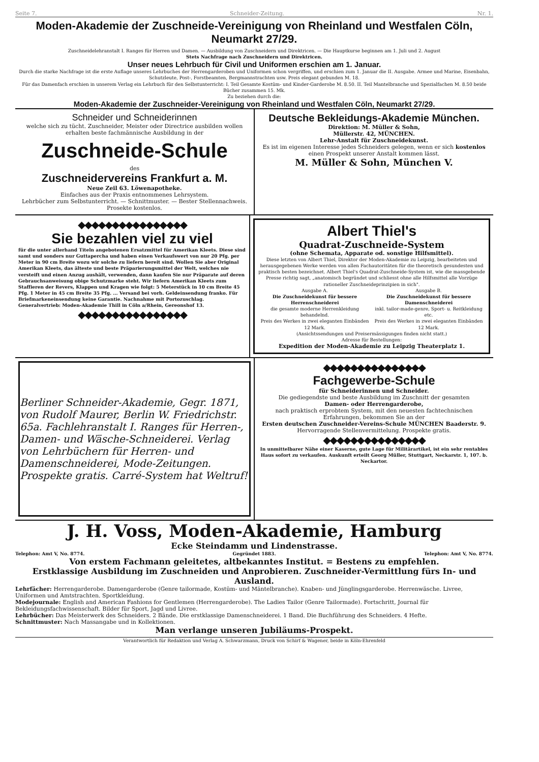Seite 7. Schneider-Zeitung. Nr. 1.
Moden-Akademie der Zuschneide-Vereinigung von Rheinland und Westfalen Cöln, Neumarkt 27/29.
Zuschneidelehranstalt I. Ranges für Herren und Damen. — Ausbildung von Zuschneidern und Direktricen. — Die Hauptkurse beginnen am 1. Juli und 2. August
Stets Nachfrage nach Zuschneidern und Direktricen.
Unser neues Lehrbuch für Civil und Uniformen erschien am 1. Januar.
Durch die starke Nachfrage ist die erste Auflage unseres Lehrbuches der Herrengarderoben und Uniformen schon vergriffen, und erschien zum 1. Januar die II. Ausgabe. Armee und Marine, Eisenbahn, Schutzleute, Post-, Forstbeamten, Bergmannstrachten usw. Preis elegant gebunden M. 18.
Für das Damenfach erschien in unserem Verlag ein Lehrbuch für den Selbstunterricht: I. Teil Gesamte Kostüm- und Kinder-Garderobe M. 8.50. II. Teil Mantelbranche und Spezialfachen M. 8.50 beide Bücher zusammen 15. Mk.
Zu beziehen durch die:
Moden-Akademie der Zuschneider-Vereinigung von Rheinland und Westfalen Cöln, Neumarkt 27/29.
Schneider und Schneiderinnen
welche sich zu tücht. Zuschneider, Meister oder Directrice ausbilden wollen erhalten beste fachmännische Ausbildung in der
Zuschneide-Schule
des
Zuschneidervereins Frankfurt a. M.
Neue Zeil 63. Löwenapotheke.
Einfaches aus der Praxis entnommenes Lehrsystem.
Lehrbücher zum Selbstunterricht. — Schnittmuster. — Bester Stellennachweis.
Prosekte kostenlos.
Deutsche Bekleidungs-Akademie München.
Direktion: M. Müller & Sohn,
Müllerstr. 42, MÜNCHEN.
Lehr-Anstalt für Zuschneidekunst.
Es ist im eigenen Interesse jedes Schneiders gelegen, wenn er sich kostenlos einen Prospekt unserer Anstalt kommen lässt.
M. Müller & Sohn, München V.
◆◆◆◆◆◆◆◆◆◆◆◆◆◆◆◆
Sie bezahlen viel zu viel
für die unter allerhand Titeln angebotenen Ersatzmittel für Amerikan Kleets. Diese sind samt und sonders nur Guttapercha und haben einen Verkaufswert von nur 20 Pfg. per Meter in 90 cm Breite wozu wir solche zu liefern bereit sind. Wollen Sie aber Original Amerikan Kleets, das älteste und beste Präparierungsmittel der Welt, welches nie versteift und einen Anzug aushält, verwenden, dann kaufen Sie nur Präparate auf deren Gebrauchsanweisung obige Schutzmarke steht. Wir liefern Amerikan Kleets zum Staffieren der Revers, Klappen und Kragen wie folgt: 5 Meterstück in 10 cm Breite 45 Pfg. 1 Meter in 45 cm Breite 35 Pfg. ... Versand bei vorh. Geldeinsendung franko. Für Briefmarkeneinsendung keine Garantie. Nachnahme mit Portozuschlag.
Generalvertrieb: Moden-Akademie Thill in Cöln a/Rhein, Gereonshof 13.
◆◆◆◆◆◆◆◆◆◆◆◆◆◆◆◆
Albert Thiel's
Quadrat-Zuschneide-System
(ohne Schemata, Apparate od. sonstige Hilfsmittel).
Diese letzten von Albert Thiel, Direktor der Moden-Akademie zu Leipzig, bearbeiteten und herausgegebenen Werke werden von allen Fachautoritäten für die theoretisch gesundesten und praktisch besten bezeichnet. Albert Thiel's Quadrat-Zuschneide-System ist, wie die massgebende Presse richtig sagt, „anatomisch begründet und schliesst ohne alle Hilfsmittel alle Vorzüge rationeller Zuschneideprinzipien in sich".
Ausgabe A.
Die Zuschneidekunst für bessere Herrenschneiderei
die gesamte moderne Herrenkleidung behandelnd.
Preis des Werkes in zwei eleganten Einbänden 12 Mark.
Ausgabe B.
Die Zuschneidekunst für bessere Damenschneiderei
inkl. tailor-made-genre, Sport- u. Reitkleidung etc.
Preis des Werkes in zwei eleganten Einbänden 12 Mark.
(Ansichtssendungen und Preisermässigungen finden nicht statt.)
Adresse für Bestellungen:
Expedition der Moden-Akademie zu Leipzig Theaterplatz 1.
Berliner Schneider-Akademie, Gegr. 1871, von Rudolf Maurer, Berlin W. Friedrichstr. 65a. Fachlehranstalt I. Ranges für Herren-, Damen- und Wäsche-Schneiderei. Verlag von Lehrbüchern für Herren- und Damenschneiderei, Mode-Zeitungen. Prospekte gratis. Carré-System hat Weltruf!
◆◆◆◆◆◆◆◆◆◆◆◆◆◆◆
Fachgewerbe-Schule
für Schneiderinnen und Schneider.
Die gediegendste und beste Ausbildung im Zuschnitt der gesamten
Damen- oder Herrengarderobe,
nach praktisch erprobtem System, mit den neuesten fachtechnischen Erfahrungen, bekommen Sie an der
Ersten deutschen Zuschneider-Vereins-Schule MÜNCHEN Baaderstr. 9.
Hervorragende Stellenvermittelung. Prospekte gratis.
◆◆◆◆◆◆◆◆◆◆◆◆◆◆◆
In unmittelbarer Nähe einer Kaserne, gute Lage für Militärartikel, ist ein sehr rentables Haus sofort zu verkaufen. Auskunft erteilt Georg Müller, Stuttgart, Neckarstr. 1, 107. b. Neckartor.
J. H. Voss, Moden-Akademie, Hamburg
Ecke Steindamm und Lindenstrasse.
Telephon: Amt V, No. 8774. Gegründet 1883. Telephon: Amt V, No. 8774.
Von erstem Fachmann geleitetes, altbekanntes Institut. = Bestens zu empfehlen.
Erstklassige Ausbildung im Zuschneiden und Anprobieren. Zuschneider-Vermittlung fürs In- und Ausland.
Lehrfächer: Herrengarderobe. Damengarderobe (Genre tailormade, Kostüm- und Mäntelbranche). Knaben- und Jünglingsgarderobe. Herrenwäsche. Livree, Uniformen und Amtstrachten. Sportkleidung.
Modejournale: English and American Fashions for Gentlemen (Herrengarderobe). The Ladies Tailor (Genre Tailormade). Fortschritt, Journal für Bekleidungsfachwissenschaft. Bilder für Sport, Jagd und Livree.
Lehrbücher: Das Meisterwerk des Schneiders. 2 Bände. Die erstklassige Damenschneiderei. 1 Band. Die Buchführung des Schneiders. 4 Hefte.
Schnittmuster: Nach Massangabe und in Kollektionen.
Man verlange unseren Jubiläums-Prospekt.
Verantwortlich für Redaktion und Verlag A. Schwarzmann, Druck von Schirf & Wagener, beide in Köln-Ehrenfeld